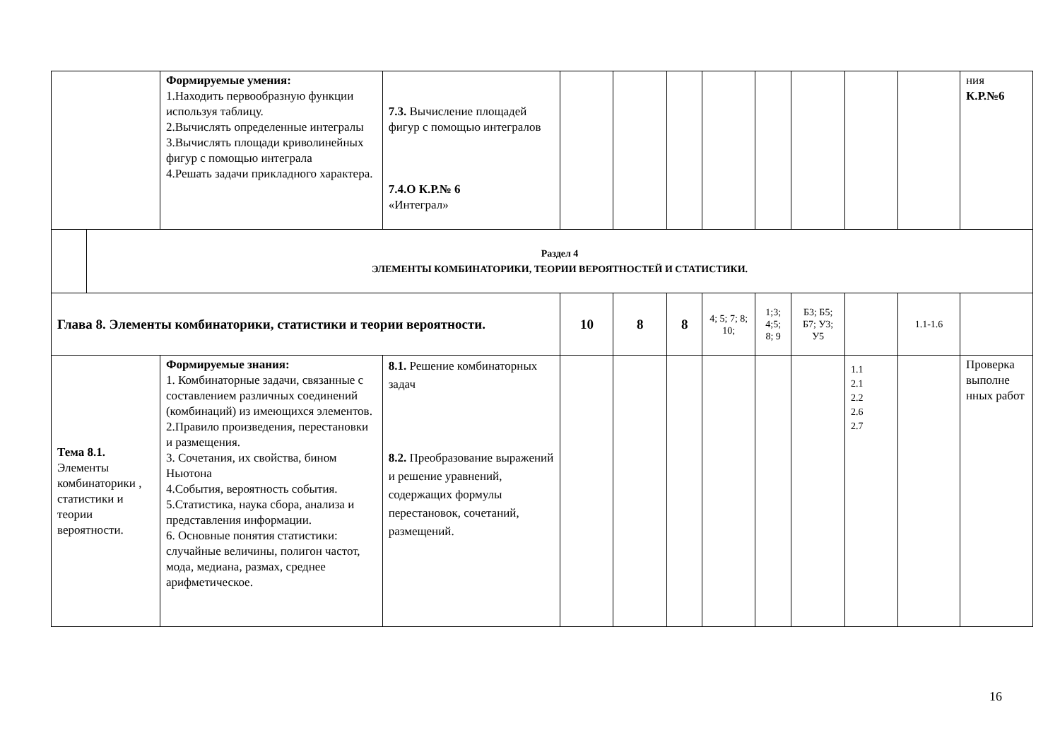| | | Формируемые умения: 1.Находить первообразную функции используя таблицу. 2.Вычислять определенные интегралы 3.Вычислять площади криволинейных фигур с помощью интеграла 4.Решать задачи прикладного характера. | 7.3. Вычисление площадей фигур с помощью интегралов 7.4.О К.Р.№ 6 «Интеграл» | | | | | | | | | ния К.Р.№6 |
| | Раздел 4 ЭЛЕМЕНТЫ КОМБИНАТОРИКИ, ТЕОРИИ ВЕРОЯТНОСТЕЙ И СТАТИСТИКИ. | | | | | | | | | | | |
| Глава 8. Элементы комбинаторики, статистики и теории вероятности. | | | | 10 | 8 | 8 | 4; 5; 7; 8; 10; | 1;3; 4;5; 8; 9 | Б3; Б5; Б7; У3; У5 | | 1.1-1.6 | |
| Тема 8.1. Элементы комбинаторики , статистики и теории вероятности. | | Формируемые знания: 1. Комбинаторные задачи, связанные с составлением различных соединений (комбинаций) из имеющихся элементов. 2.Правило произведения, перестановки и размещения. 3. Сочетания, их свойства, бином Ньютона 4.События, вероятность события. 5.Статистика, наука сбора, анализа и представления информации. 6. Основные понятия статистики: случайные величины, полигон частот, мода, медиана, размах, среднее арифметическое. | 8.1. Решение комбинаторных задач 8.2. Преобразование выражений и решение уравнений, содержащих формулы перестановок, сочетаний, размещений. | | | | | | | 1.1 2.1 2.2 2.6 2.7 | | Проверка выполне нных работ |
16